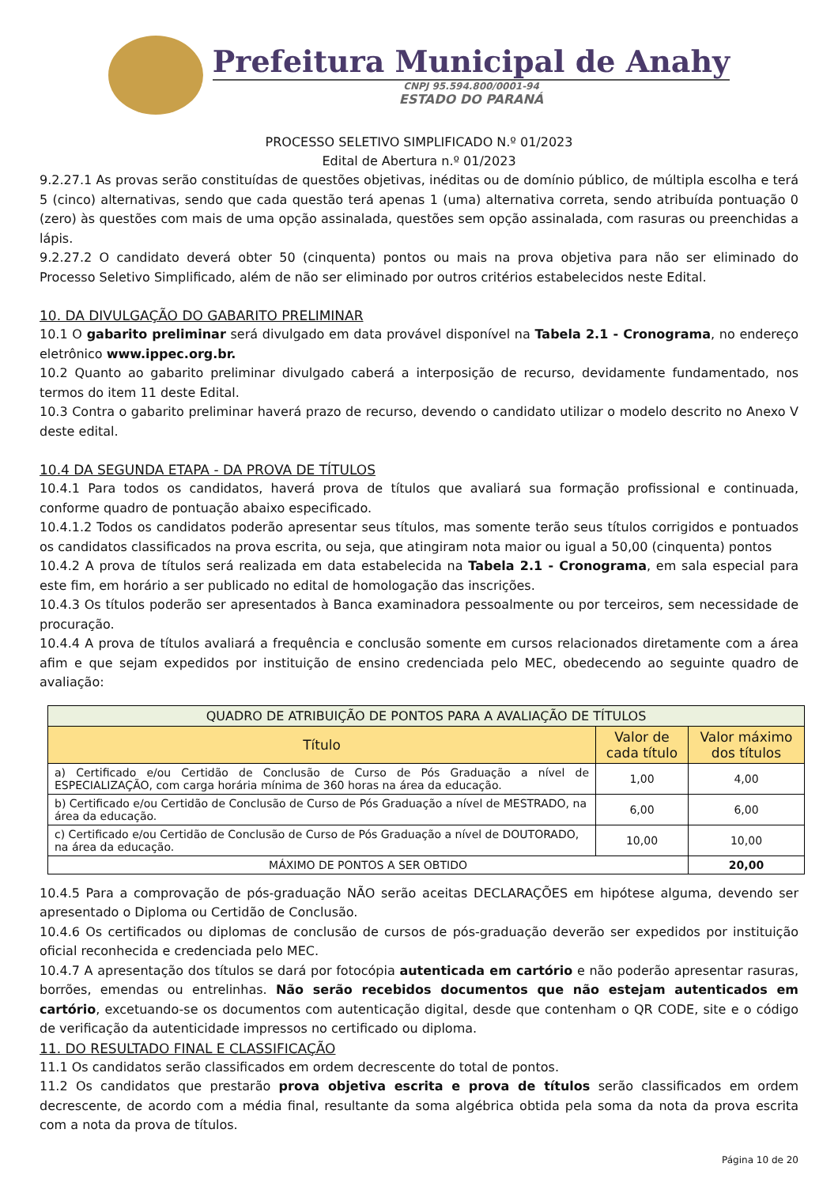Prefeitura Municipal de Anahy
CNPJ 95.594.800/0001-94
ESTADO DO PARANÁ
PROCESSO SELETIVO SIMPLIFICADO N.º 01/2023
Edital de Abertura n.º 01/2023
9.2.27.1 As provas serão constituídas de questões objetivas, inéditas ou de domínio público, de múltipla escolha e terá 5 (cinco) alternativas, sendo que cada questão terá apenas 1 (uma) alternativa correta, sendo atribuída pontuação 0 (zero) às questões com mais de uma opção assinalada, questões sem opção assinalada, com rasuras ou preenchidas a lápis.
9.2.27.2 O candidato deverá obter 50 (cinquenta) pontos ou mais na prova objetiva para não ser eliminado do Processo Seletivo Simplificado, além de não ser eliminado por outros critérios estabelecidos neste Edital.
10. DA DIVULGAÇÃO DO GABARITO PRELIMINAR
10.1 O gabarito preliminar será divulgado em data provável disponível na Tabela 2.1 - Cronograma, no endereço eletrônico www.ippec.org.br.
10.2 Quanto ao gabarito preliminar divulgado caberá a interposição de recurso, devidamente fundamentado, nos termos do item 11 deste Edital.
10.3 Contra o gabarito preliminar haverá prazo de recurso, devendo o candidato utilizar o modelo descrito no Anexo V deste edital.
10.4 DA SEGUNDA ETAPA - DA PROVA DE TÍTULOS
10.4.1 Para todos os candidatos, haverá prova de títulos que avaliará sua formação profissional e continuada, conforme quadro de pontuação abaixo especificado.
10.4.1.2 Todos os candidatos poderão apresentar seus títulos, mas somente terão seus títulos corrigidos e pontuados os candidatos classificados na prova escrita, ou seja, que atingiram nota maior ou igual a 50,00 (cinquenta) pontos
10.4.2 A prova de títulos será realizada em data estabelecida na Tabela 2.1 - Cronograma, em sala especial para este fim, em horário a ser publicado no edital de homologação das inscrições.
10.4.3 Os títulos poderão ser apresentados à Banca examinadora pessoalmente ou por terceiros, sem necessidade de procuração.
10.4.4 A prova de títulos avaliará a frequência e conclusão somente em cursos relacionados diretamente com a área afim e que sejam expedidos por instituição de ensino credenciada pelo MEC, obedecendo ao seguinte quadro de avaliação:
| QUADRO DE ATRIBUIÇÃO DE PONTOS PARA A AVALIAÇÃO DE TÍTULOS | | |
| Título | Valor de cada título | Valor máximo dos títulos |
| a) Certificado e/ou Certidão de Conclusão de Curso de Pós Graduação a nível de ESPECIALIZAÇÃO, com carga horária mínima de 360 horas na área da educação. | 1,00 | 4,00 |
| b) Certificado e/ou Certidão de Conclusão de Curso de Pós Graduação a nível de MESTRADO, na área da educação. | 6,00 | 6,00 |
| c) Certificado e/ou Certidão de Conclusão de Curso de Pós Graduação a nível de DOUTORADO, na área da educação. | 10,00 | 10,00 |
| MÁXIMO DE PONTOS A SER OBTIDO | | 20,00 |
10.4.5 Para a comprovação de pós-graduação NÃO serão aceitas DECLARAÇÕES em hipótese alguma, devendo ser apresentado o Diploma ou Certidão de Conclusão.
10.4.6 Os certificados ou diplomas de conclusão de cursos de pós-graduação deverão ser expedidos por instituição oficial reconhecida e credenciada pelo MEC.
10.4.7 A apresentação dos títulos se dará por fotocópia autenticada em cartório e não poderão apresentar rasuras, borrões, emendas ou entrelinhas. Não serão recebidos documentos que não estejam autenticados em cartório, excetuando-se os documentos com autenticação digital, desde que contenham o QR CODE, site e o código de verificação da autenticidade impressos no certificado ou diploma.
11. DO RESULTADO FINAL E CLASSIFICAÇÃO
11.1 Os candidatos serão classificados em ordem decrescente do total de pontos.
11.2 Os candidatos que prestarão prova objetiva escrita e prova de títulos serão classificados em ordem decrescente, de acordo com a média final, resultante da soma algébrica obtida pela soma da nota da prova escrita com a nota da prova de títulos.
Página 10 de 20